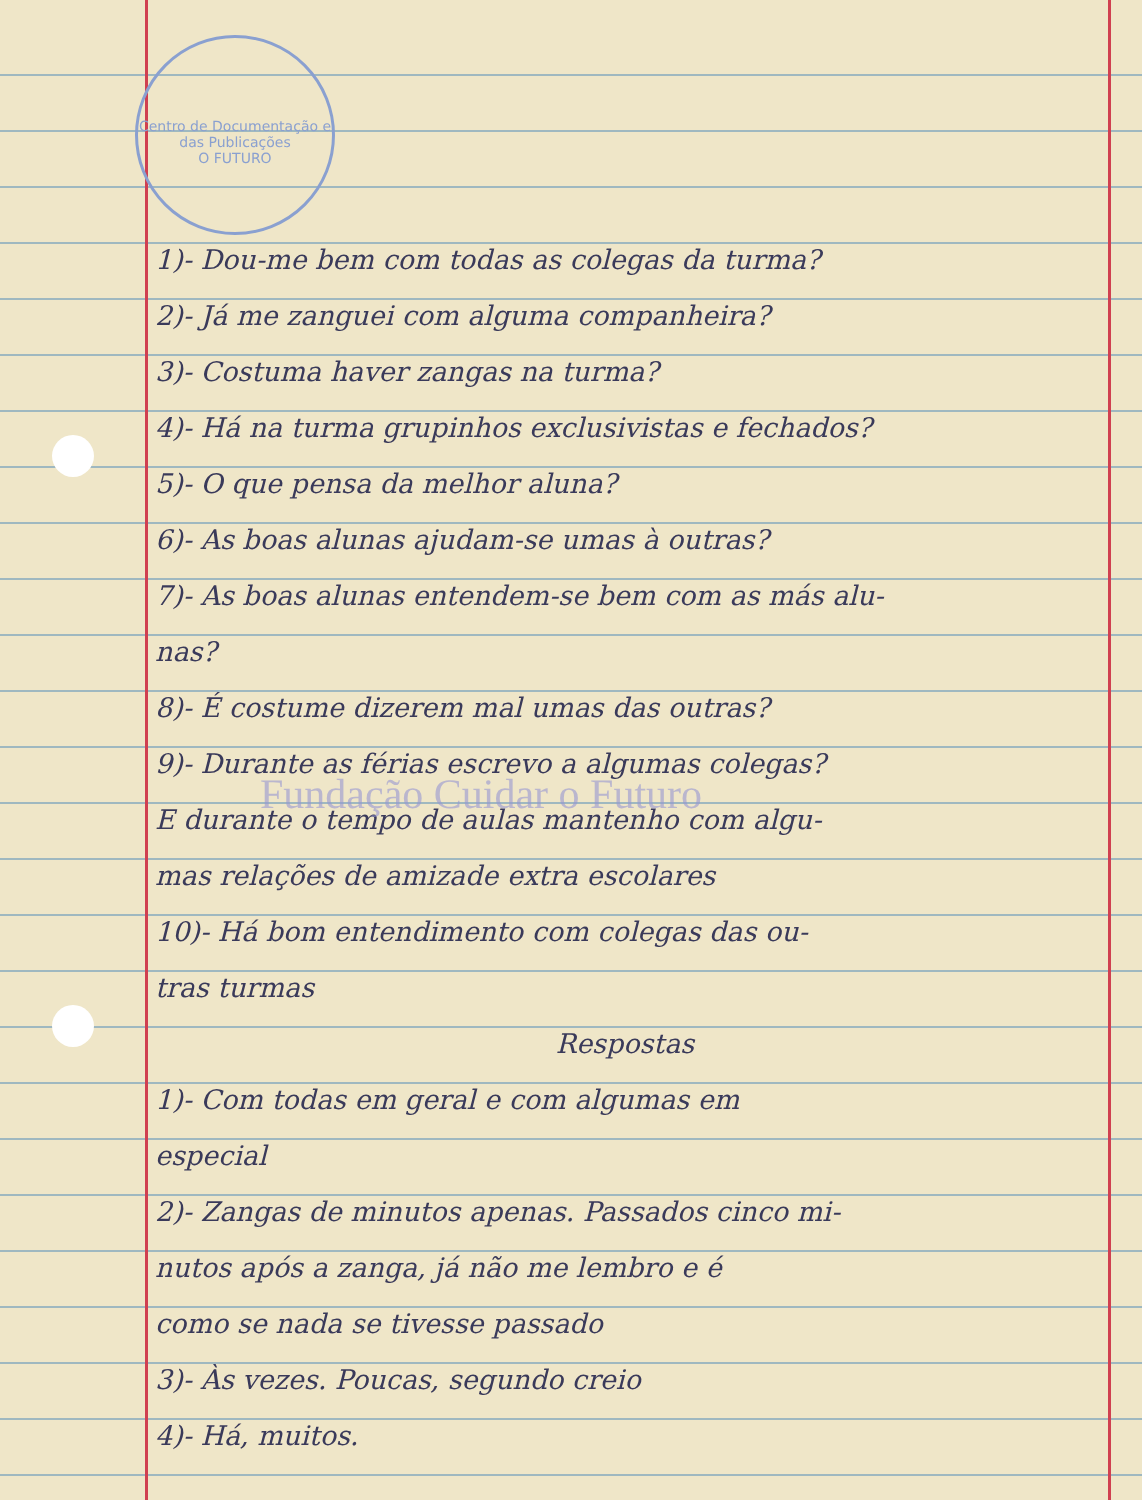Centro de Documentação e das Publicações
O FUTURO
1)- Dou-me bem com todas as colegas da turma?
2)- Já me zanguei com alguma companheira?
3)- Costuma haver zangas na turma?
4)- Há na turma grupinhos exclusivistas e fechados?
5)- O que pensa da melhor aluna?
6)- As boas alunas ajudam-se umas à outras?
7)- As boas alunas entendem-se bem com as más alu-
nas?
8)- É costume dizerem mal umas das outras?
9)- Durante as férias escrevo a algumas colegas?
E durante o tempo de aulas mantenho com algu-
mas relações de amizade extra escolares
10)- Há bom entendimento com colegas das ou-
tras turmas
Respostas
1)- Com todas em geral e com algumas em
especial
2)- Zangas de minutos apenas. Passados cinco mi-
nutos após a zanga, já não me lembro e é
como se nada se tivesse passado
3)- Às vezes. Poucas, segundo creio
4)- Há, muitos.
Fundação Cuidar o Futuro